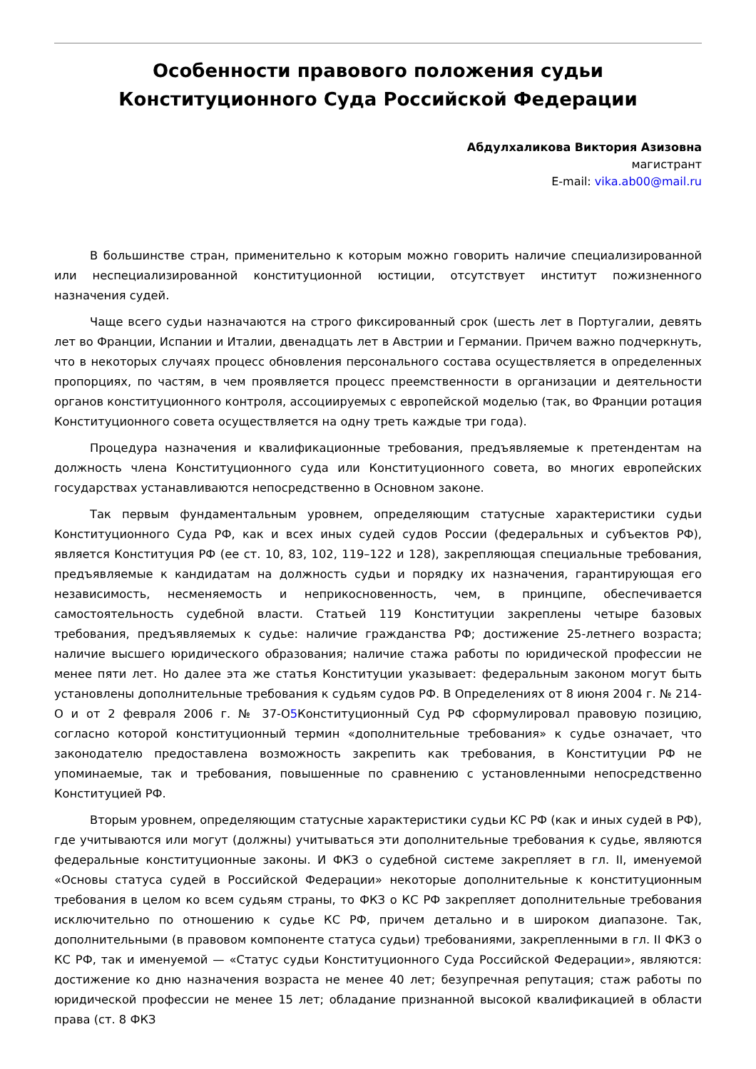Особенности правового положения судьи Конституционного Суда Российской Федерации
Абдулхаликова Виктория Азизовна
магистрант
E-mail: vika.ab00@mail.ru
В большинстве стран, применительно к которым можно говорить наличие специализированной или неспециализированной конституционной юстиции, отсутствует институт пожизненного назначения судей.
Чаще всего судьи назначаются на строго фиксированный срок (шесть лет в Португалии, девять лет во Франции, Испании и Италии, двенадцать лет в Австрии и Германии. Причем важно подчеркнуть, что в некоторых случаях процесс обновления персонального состава осуществляется в определенных пропорциях, по частям, в чем проявляется процесс преемственности в организации и деятельности органов конституционного контроля, ассоциируемых с европейской моделью (так, во Франции ротация Конституционного совета осуществляется на одну треть каждые три года).
Процедура назначения и квалификационные требования, предъявляемые к претендентам на должность члена Конституционного суда или Конституционного совета, во многих европейских государствах устанавливаются непосредственно в Основном законе.
Так первым фундаментальным уровнем, определяющим статусные характеристики судьи Конституционного Суда РФ, как и всех иных судей судов России (федеральных и субъектов РФ), является Конституция РФ (ее ст. 10, 83, 102, 119–122 и 128), закрепляющая специальные требования, предъявляемые к кандидатам на должность судьи и порядку их назначения, гарантирующая его независимость, несменяемость и неприкосновенность, чем, в принципе, обеспечивается самостоятельность судебной власти. Статьей 119 Конституции закреплены четыре базовых требования, предъявляемых к судье: наличие гражданства РФ; достижение 25-летнего возраста; наличие высшего юридического образования; наличие стажа работы по юридической профессии не менее пяти лет. Но далее эта же статья Конституции указывает: федеральным законом могут быть установлены дополнительные требования к судьям судов РФ. В Определениях от 8 июня 2004 г. № 214-О и от 2 февраля 2006 г. № 37-О5 Конституционный Суд РФ сформулировал правовую позицию, согласно которой конституционный термин «дополнительные требования» к судье означает, что законодателю предоставлена возможность закрепить как требования, в Конституции РФ не упоминаемые, так и требования, повышенные по сравнению с установленными непосредственно Конституцией РФ.
Вторым уровнем, определяющим статусные характеристики судьи КС РФ (как и иных судей в РФ), где учитываются или могут (должны) учитываться эти дополнительные требования к судье, являются федеральные конституционные законы. И ФКЗ о судебной системе закрепляет в гл. II, именуемой «Основы статуса судей в Российской Федерации» некоторые дополнительные к конституционным требования в целом ко всем судьям страны, то ФКЗ о КС РФ закрепляет дополнительные требования исключительно по отношению к судье КС РФ, причем детально и в широком диапазоне. Так, дополнительными (в правовом компоненте статуса судьи) требованиями, закрепленными в гл. II ФКЗ о КС РФ, так и именуемой — «Статус судьи Конституционного Суда Российской Федерации», являются: достижение ко дню назначения возраста не менее 40 лет; безупречная репутация; стаж работы по юридической профессии не менее 15 лет; обладание признанной высокой квалификацией в области права (ст. 8 ФКЗ